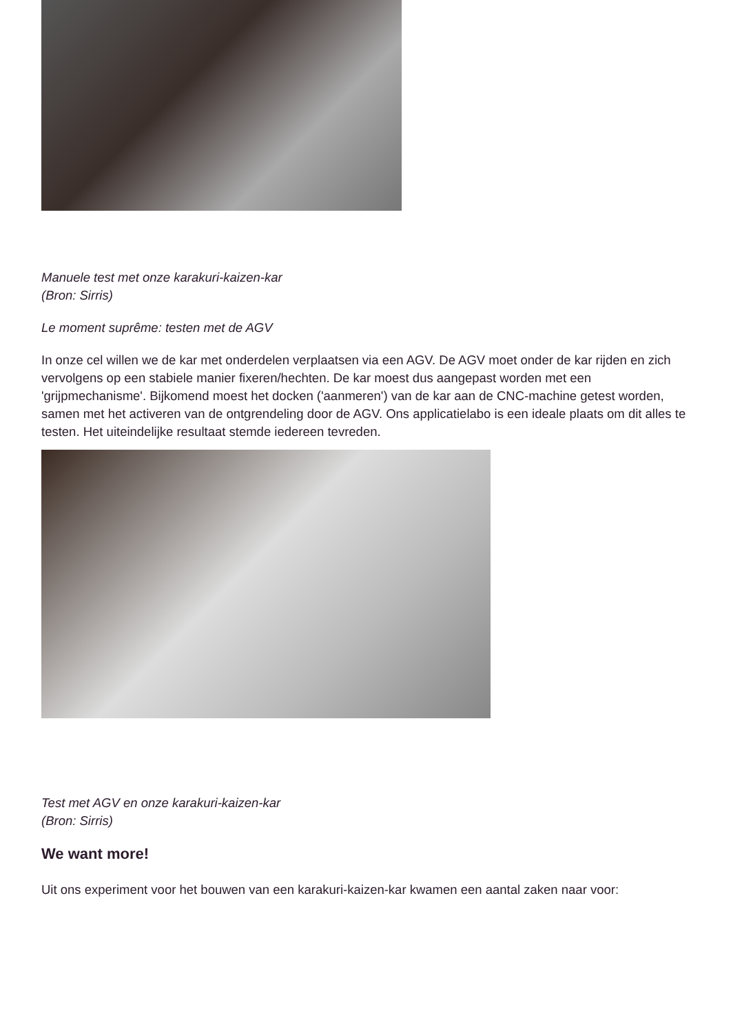Manuele test met onze karakuri-kaizen-kar
(Bron: Sirris)
Le moment suprême: testen met de AGV
In onze cel willen we de kar met onderdelen verplaatsen via een AGV. De AGV moet onder de kar rijden en zich vervolgens op een stabiele manier fixeren/hechten. De kar moest dus aangepast worden met een 'grijpmechanisme'. Bijkomend moest het docken ('aanmeren') van de kar aan de CNC-machine getest worden, samen met het activeren van de ontgrendeling door de AGV. Ons applicatielabo is een ideale plaats om dit alles te testen. Het uiteindelijke resultaat stemde iedereen tevreden.
Test met AGV en onze karakuri-kaizen-kar
(Bron: Sirris)
We want more!
Uit ons experiment voor het bouwen van een karakuri-kaizen-kar kwamen een aantal zaken naar voor: